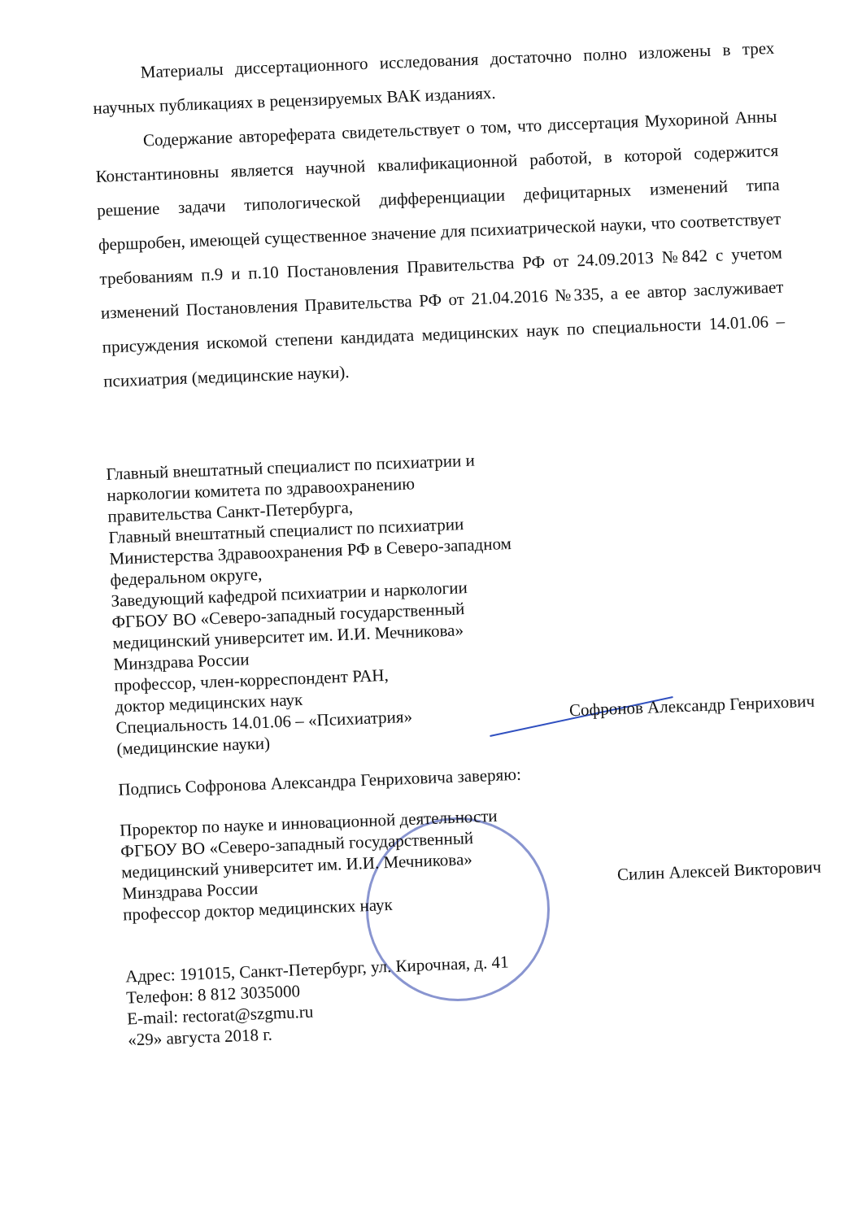Материалы диссертационного исследования достаточно полно изложены в трех научных публикациях в рецензируемых ВАК изданиях.
Содержание автореферата свидетельствует о том, что диссертация Мухориной Анны Константиновны является научной квалификационной работой, в которой содержится решение задачи типологической дифференциации дефицитарных изменений типа фершробен, имеющей существенное значение для психиатрической науки, что соответствует требованиям п.9 и п.10 Постановления Правительства РФ от 24.09.2013 №842 с учетом изменений Постановления Правительства РФ от 21.04.2016 №335, а ее автор заслуживает присуждения искомой степени кандидата медицинских наук по специальности 14.01.06 – психиатрия (медицинские науки).
Главный внештатный специалист по психиатрии и
наркологии комитета по здравоохранению
правительства Санкт-Петербурга,
Главный внештатный специалист по психиатрии
Министерства Здравоохранения РФ в Северо-западном
федеральном округе,
Заведующий кафедрой психиатрии и наркологии
ФГБОУ ВО «Северо-западный государственный
медицинский университет им. И.И. Мечникова»
Минздрава России
профессор, член-корреспондент РАН,
доктор медицинских наук
Специальность 14.01.06 – «Психиатрия»
(медицинские науки)
Софронов Александр Генрихович
Подпись Софронова Александра Генриховича заверяю:
Проректор по науке и инновационной деятельности
ФГБОУ ВО «Северо-западный государственный
медицинский университет им. И.И. Мечникова»
Минздрава России
профессор доктор медицинских наук
Силин Алексей Викторович
Адрес: 191015, Санкт-Петербург, ул. Кирочная, д. 41
Телефон: 8 812 3035000
E-mail: rectorat@szgmu.ru
«29» августа 2018 г.